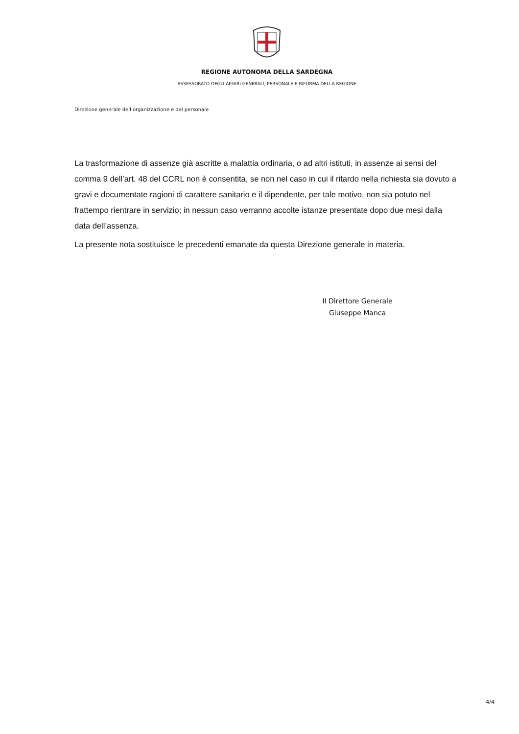REGIONE AUTONOMA DELLA SARDEGNA
ASSESSORATO DEGLI AFFARI GENERALI, PERSONALE E RIFORMA DELLA REGIONE
Direzione generale dell’organizzazione e del personale
La trasformazione di assenze già ascritte a malattia ordinaria, o ad altri istituti, in assenze ai sensi del comma 9 dell’art. 48 del CCRL non è consentita, se non nel caso in cui il ritardo nella richiesta sia dovuto a gravi e documentate ragioni di carattere sanitario e il dipendente, per tale motivo, non sia potuto nel frattempo rientrare in servizio; in nessun caso verranno accolte istanze presentate dopo due mesi dalla data dell’assenza.
La presente nota sostituisce le precedenti emanate da questa Direzione generale in materia.
Il Direttore Generale
Giuseppe Manca
4/4